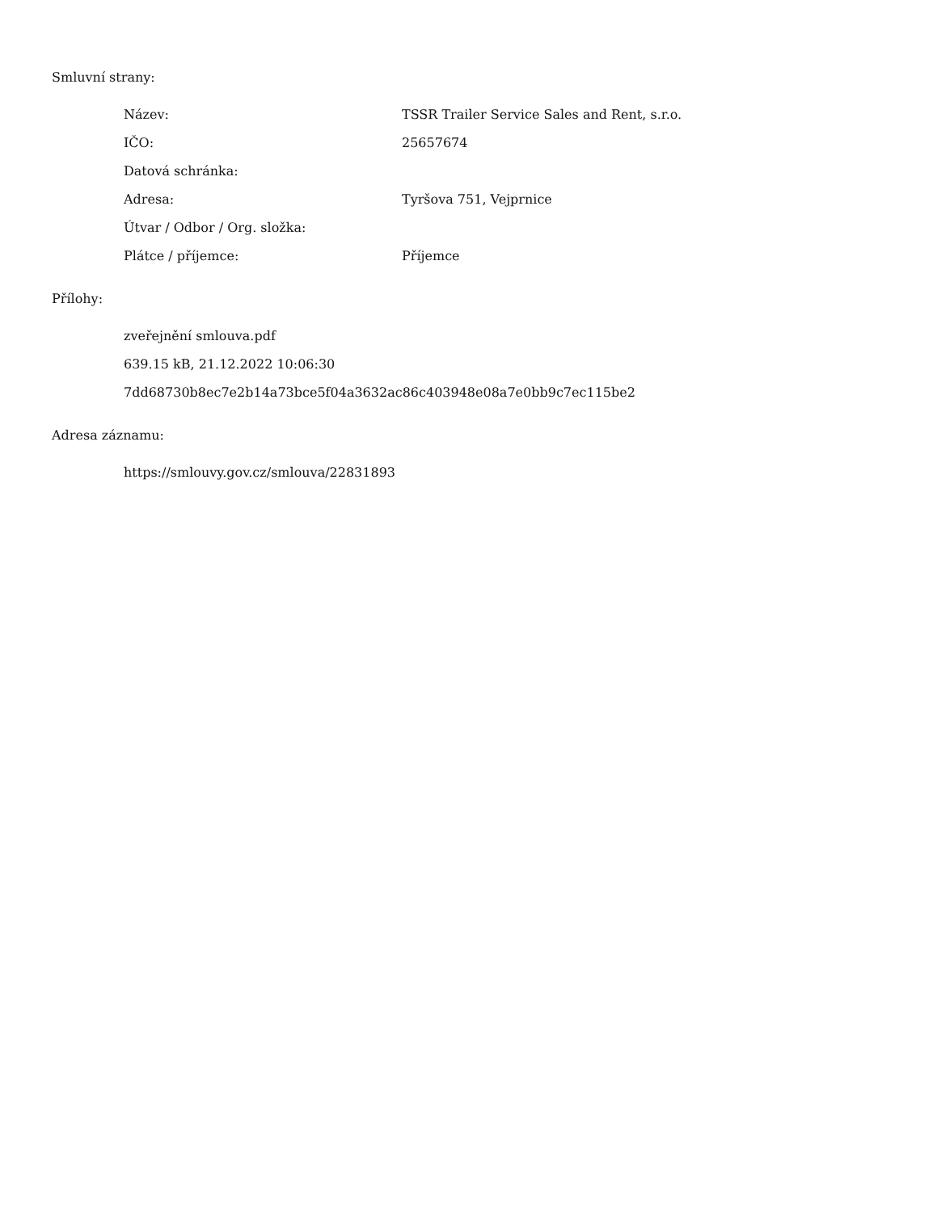Smluvní strany:
Název: TSSR Trailer Service Sales and Rent, s.r.o.
IČO: 25657674
Datová schránka:
Adresa: Tyršova 751, Vejprnice
Útvar / Odbor / Org. složka:
Plátce / příjemce: Příjemce
Přílohy:
zveřejnění smlouva.pdf
639.15 kB, 21.12.2022 10:06:30
7dd68730b8ec7e2b14a73bce5f04a3632ac86c403948e08a7e0bb9c7ec115be2
Adresa záznamu:
https://smlouvy.gov.cz/smlouva/22831893